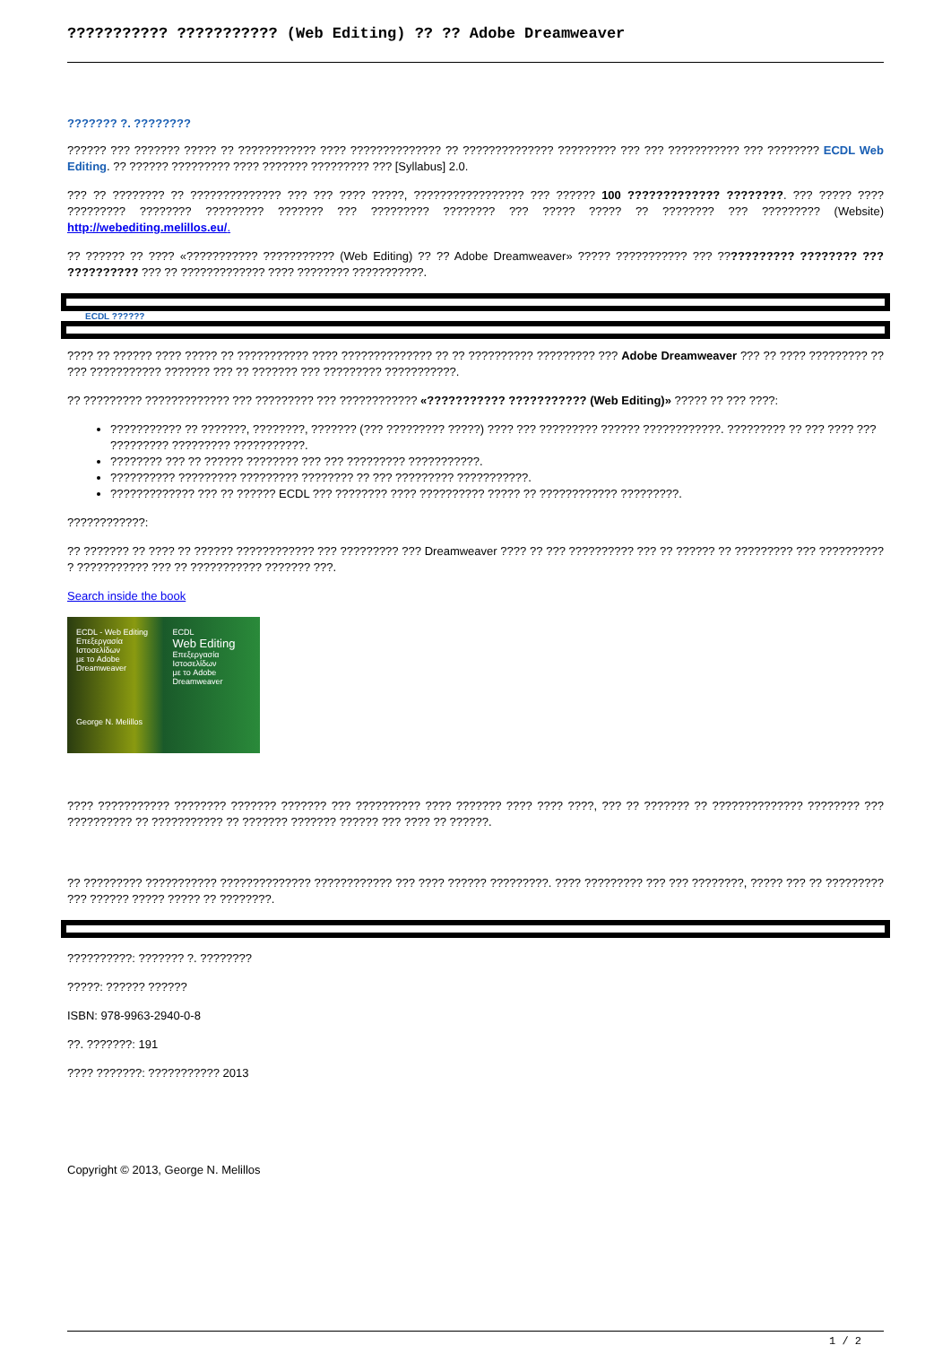??????????? ??????????? (Web Editing) ?? ?? Adobe Dreamweaver
??????? ?. ????????
?????? ??? ??????? ????? ?? ???????????? ???? ?????????????? ?? ?????????????? ????????? ??? ??? ??????????? ??? ???????? ECDL Web Editing. ?? ?????? ????????? ???? ??????? ????????? ??? [Syllabus] 2.0.
??? ?? ???????? ?? ?????????????? ??? ??? ???? ?????, ????????????????? ??? ?????? 100 ????????????? ????????. ??? ????? ???? ????????? ???????? ????????? ??????? ??? ????????? ???????? ??? ????? ????? ?? ???????? ??? ????????? (Website) http://webediting.melillos.eu/.
?? ?????? ?? ???? «??????????? ??????????? (Web Editing) ?? ?? Adobe Dreamweaver» ????? ??????????? ??? ??????????? ???????? ??? ?????????? ??? ?? ????????????? ???? ???????? ???????????.
ECDL ??????
???? ?? ?????? ???? ????? ?? ??????????? ???? ?????????????? ?? ?? ?????????? ????????? ??? Adobe Dreamweaver ??? ?? ???? ????????? ?? ??? ??????????? ??????? ??? ?? ??????? ??? ????????? ???????????.
?? ????????? ????????????? ??? ????????? ??? ???????????? «??????????? ??????????? (Web Editing)» ????? ?? ??? ????:
??????????? ?? ???????, ????????, ??????? (??? ????????? ?????) ???? ??? ????????? ?????? ????????????. ????????? ?? ??? ???? ??? ????????? ????????? ???????????.
???????? ??? ?? ?????? ???????? ??? ??? ????????? ???????????.
?????????? ????????? ????????? ???????? ?? ??? ????????? ???????????.
????????????? ??? ?? ?????? ECDL ??? ???????? ???? ?????????? ????? ?? ???????????? ?????????.
????????????:
?? ??????? ?? ???? ?? ?????? ???????????? ??? ????????? ??? Dreamweaver ???? ?? ??? ?????????? ??? ?? ?????? ?? ????????? ??? ?????????? ? ??????????? ??? ?? ??????????? ??????? ???.
Search inside the book
ECDL - Web Editing
Επεξεργασία Ιστοσελίδων
με το Adobe Dreamweaver
George N. Melillos
ECDL
Web Editing
Επεξεργασία Ιστοσελίδων
με το Adobe Dreamweaver
???? ??????????? ???????? ??????? ??????? ??? ?????????? ???? ??????? ???? ???? ????, ??? ?? ??????? ?? ?????????????? ???????? ??? ?????????? ?? ??????????? ?? ??????? ??????? ?????? ??? ???? ?? ??????.
?? ????????? ??????????? ?????????????? ???????????? ??? ???? ?????? ?????????. ???? ????????? ??? ??? ????????, ????? ??? ?? ????????? ??? ?????? ????? ????? ?? ????????.
??????????: ??????? ?. ????????
?????: ?????? ??????
ISBN: 978-9963-2940-0-8
??. ???????: 191
???? ???????: ??????????? 2013
Copyright © 2013, George N. Melillos
1 / 2